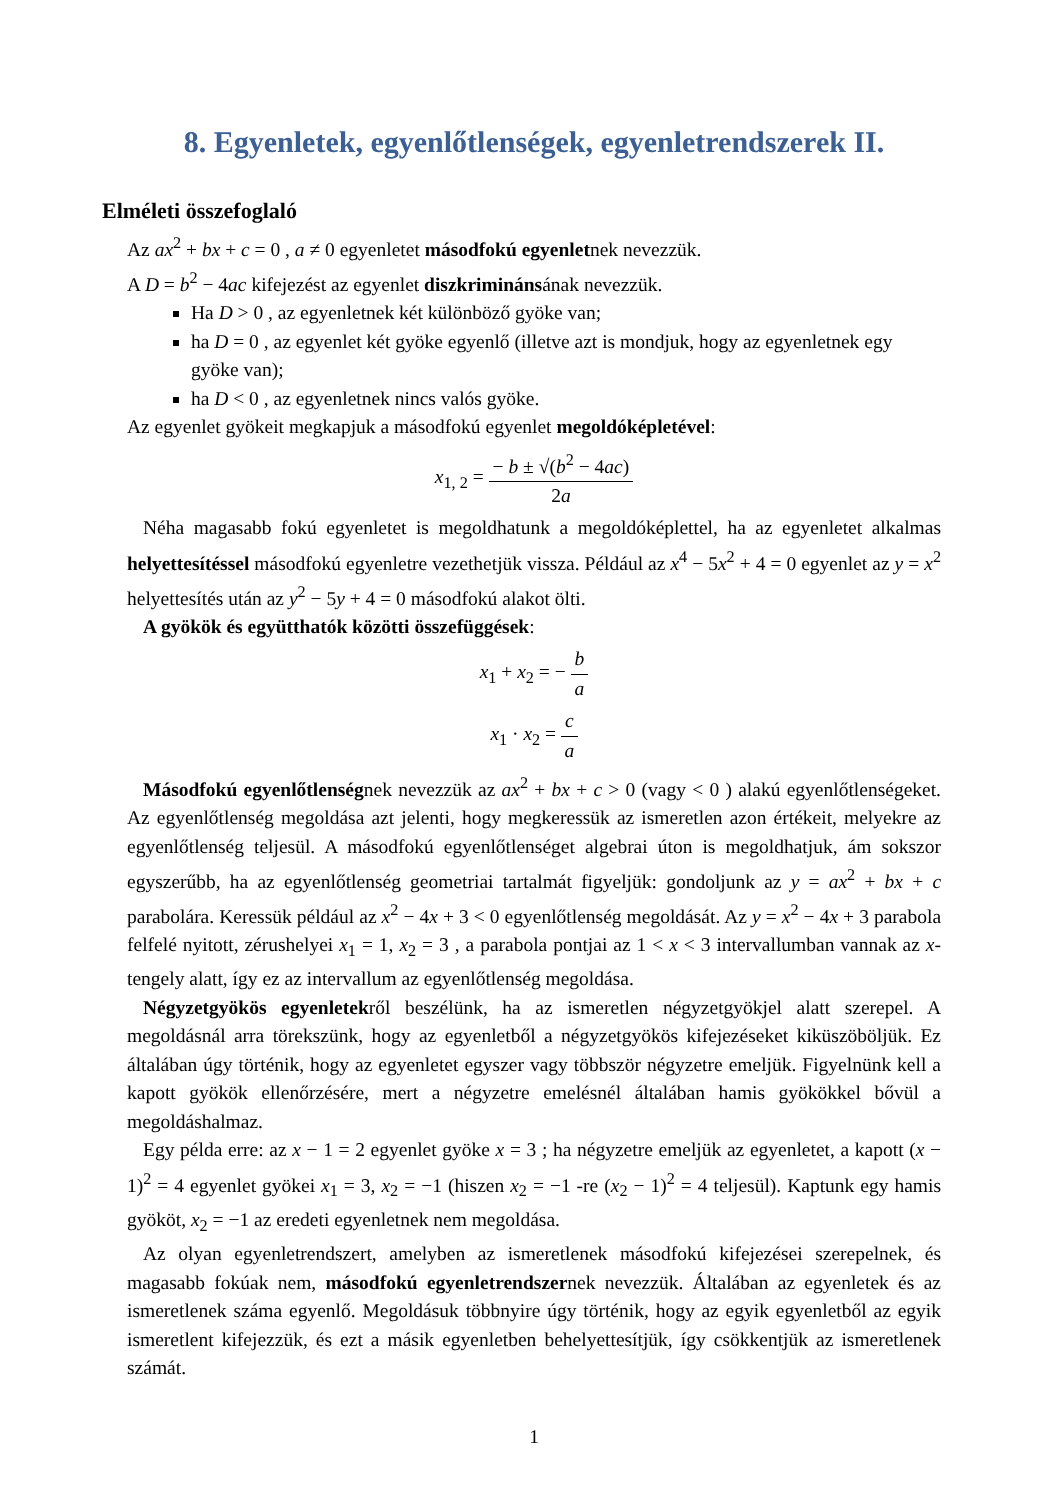8. Egyenletek, egyenlőtlenségek, egyenletrendszerek II.
Elméleti összefoglaló
Az ax<sup>2</sup> + bx + c = 0 , a ≠ 0 egyenletet másodfokú egyenletnek nevezzük.
A D = b<sup>2</sup> − 4ac kifejezést az egyenlet diszkriminánsának nevezzük.
Ha D > 0 , az egyenletnek két különböző gyöke van;
ha D = 0 , az egyenlet két gyöke egyenlő (illetve azt is mondjuk, hogy az egyenletnek egy gyöke van);
ha D < 0 , az egyenletnek nincs valós gyöke.
Az egyenlet gyökeit megkapjuk a másodfokú egyenlet megoldóképletével:
x<sub>1, 2</sub> = − b ± √(b<sup>2</sup> − 4ac) 2a
Néha magasabb fokú egyenletet is megoldhatunk a megoldóképlettel, ha az egyenletet alkalmas helyettesítéssel másodfokú egyenletre vezethetjük vissza. Például az x<sup>4</sup> − 5x<sup>2</sup> + 4 = 0 egyenlet az y = x<sup>2</sup> helyettesítés után az y<sup>2</sup> − 5y + 4 = 0 másodfokú alakot ölti.
A gyökök és együtthatók közötti összefüggések:
x<sub>1</sub> + x<sub>2</sub> = − b a
x<sub>1</sub> · x<sub>2</sub> = c a
Másodfokú egyenlőtlenségnek nevezzük az ax<sup>2</sup> + bx + c > 0 (vagy < 0 ) alakú egyenlőtlenségeket. Az egyenlőtlenség megoldása azt jelenti, hogy megkeressük az ismeretlen azon értékeit, melyekre az egyenlőtlenség teljesül. A másodfokú egyenlőtlenséget algebrai úton is megoldhatjuk, ám sokszor egyszerűbb, ha az egyenlőtlenség geometriai tartalmát figyeljük: gondoljunk az y = ax<sup>2</sup> + bx + c parabolára. Keressük például az x<sup>2</sup> − 4x + 3 < 0 egyenlőtlenség megoldását. Az y = x<sup>2</sup> − 4x + 3 parabola felfelé nyitott, zérushelyei x<sub>1</sub> = 1, x<sub>2</sub> = 3 , a parabola pontjai az 1 < x < 3 intervallumban vannak az x-tengely alatt, így ez az intervallum az egyenlőtlenség megoldása.
Négyzetgyökös egyenletekről beszélünk, ha az ismeretlen négyzetgyökjel alatt szerepel. A megoldásnál arra törekszünk, hogy az egyenletből a négyzetgyökös kifejezéseket kiküszöböljük. Ez általában úgy történik, hogy az egyenletet egyszer vagy többször négyzetre emeljük. Figyelnünk kell a kapott gyökök ellenőrzésére, mert a négyzetre emelésnél általában hamis gyökökkel bővül a megoldáshalmaz.
Egy példa erre: az x − 1 = 2 egyenlet gyöke x = 3 ; ha négyzetre emeljük az egyenletet, a kapott (x − 1)<sup>2</sup> = 4 egyenlet gyökei x<sub>1</sub> = 3, x<sub>2</sub> = −1 (hiszen x<sub>2</sub> = −1 -re (x<sub>2</sub> − 1)<sup>2</sup> = 4 teljesül). Kaptunk egy hamis gyököt, x<sub>2</sub> = −1 az eredeti egyenletnek nem megoldása.
Az olyan egyenletrendszert, amelyben az ismeretlenek másodfokú kifejezései szerepelnek, és magasabb fokúak nem, másodfokú egyenletrendszernek nevezzük. Általában az egyenletek és az ismeretlenek száma egyenlő. Megoldásuk többnyire úgy történik, hogy az egyik egyenletből az egyik ismeretlent kifejezzük, és ezt a másik egyenletben behelyettesítjük, így csökkentjük az ismeretlenek számát.
1